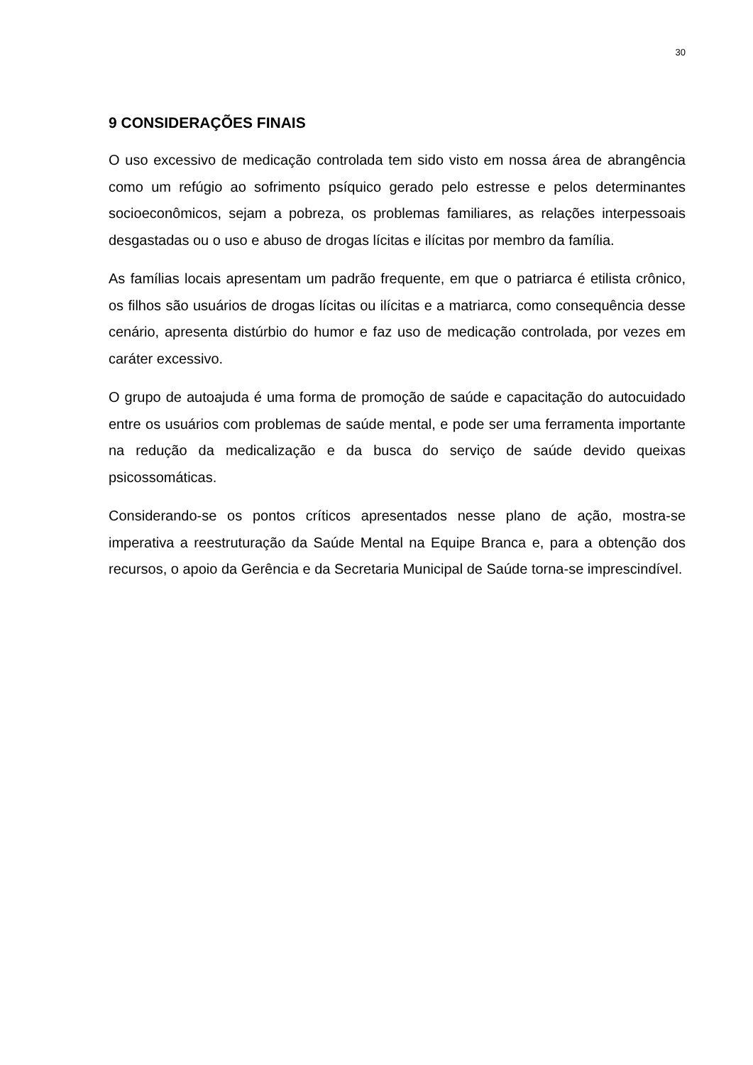30
9 CONSIDERAÇÕES FINAIS
O uso excessivo de medicação controlada tem sido visto em nossa área de abrangência como um refúgio ao sofrimento psíquico gerado pelo estresse e pelos determinantes socioeconômicos, sejam a pobreza, os problemas familiares, as relações interpessoais desgastadas ou o uso e abuso de drogas lícitas e ilícitas por membro da família.
As famílias locais apresentam um padrão frequente, em que o patriarca é etilista crônico, os filhos são usuários de drogas lícitas ou ilícitas e a matriarca, como consequência desse cenário, apresenta distúrbio do humor e faz uso de medicação controlada, por vezes em caráter excessivo.
O grupo de autoajuda é uma forma de promoção de saúde e capacitação do autocuidado entre os usuários com problemas de saúde mental, e pode ser uma ferramenta importante na redução da medicalização e da busca do serviço de saúde devido queixas psicossomáticas.
Considerando-se os pontos críticos apresentados nesse plano de ação, mostra-se imperativa a reestruturação da Saúde Mental na Equipe Branca e, para a obtenção dos recursos, o apoio da Gerência e da Secretaria Municipal de Saúde torna-se imprescindível.